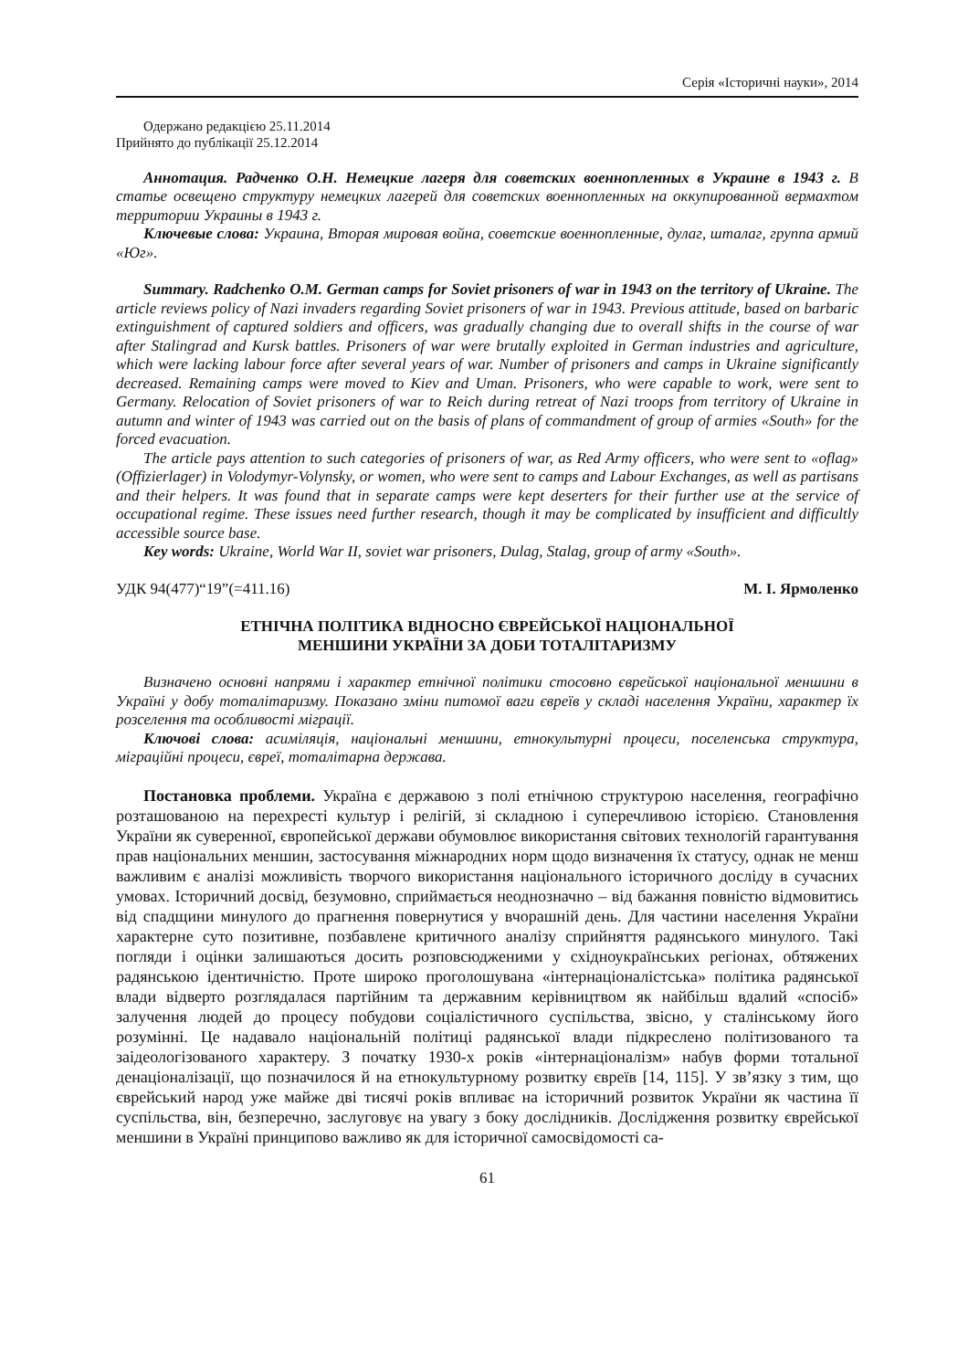Серія «Історичні науки», 2014
Одержано редакцією 25.11.2014
Прийнято до публікації 25.12.2014
Аннотация. Радченко О.Н. Немецкие лагеря для советских военнопленных в Украине в 1943 г. В статье освещено структуру немецких лагерей для советских военнопленных на оккупированной вермахтом территории Украины в 1943 г.
Ключевые слова: Украина, Вторая мировая война, советские военнопленные, дулаг, шталаг, группа армий «Юг».
Summary. Radchenko O.M. German camps for Soviet prisoners of war in 1943 on the territory of Ukraine. The article reviews policy of Nazi invaders regarding Soviet prisoners of war in 1943. Previous attitude, based on barbaric extinguishment of captured soldiers and officers, was gradually changing due to overall shifts in the course of war after Stalingrad and Kursk battles. Prisoners of war were brutally exploited in German industries and agriculture, which were lacking labour force after several years of war. Number of prisoners and camps in Ukraine significantly decreased. Remaining camps were moved to Kiev and Uman. Prisoners, who were capable to work, were sent to Germany. Relocation of Soviet prisoners of war to Reich during retreat of Nazi troops from territory of Ukraine in autumn and winter of 1943 was carried out on the basis of plans of commandment of group of armies «South» for the forced evacuation.
The article pays attention to such categories of prisoners of war, as Red Army officers, who were sent to «oflag» (Offizierlager) in Volodymyr-Volynsky, or women, who were sent to camps and Labour Exchanges, as well as partisans and their helpers. It was found that in separate camps were kept deserters for their further use at the service of occupational regime. These issues need further research, though it may be complicated by insufficient and difficultly accessible source base.
Key words: Ukraine, World War II, soviet war prisoners, Dulag, Stalag, group of army «South».
УДК 94(477)“19”(=411.16) М. І. Ярмоленко
ЕТНІЧНА ПОЛІТИКА ВІДНОСНО ЄВРЕЙСЬКОЇ НАЦІОНАЛЬНОЇ
МЕНШИНИ УКРАЇНИ ЗА ДОБИ ТОТАЛІТАРИЗМУ
Визначено основні напрями і характер етнічної політики стосовно єврейської національної меншини в Україні у добу тоталітаризму. Показано зміни питомої ваги євреїв у складі населення України, характер їх розселення та особливості міграції.
Ключові слова: асиміляція, національні меншини, етнокультурні процеси, поселенська структура, міграційні процеси, євреї, тоталітарна держава.
Постановка проблеми. Україна є державою з полі етнічною структурою населення, географічно розташованою на перехресті культур і релігій, зі складною і суперечливою історією. Становлення України як суверенної, європейської держави обумовлює використання світових технологій гарантування прав національних меншин, застосування міжнародних норм щодо визначення їх статусу, однак не менш важливим є аналізі можливість творчого використання національного історичного досліду в сучасних умовах. Історичний досвід, безумовно, сприймається неоднозначно – від бажання повністю відмовитись від спадщини минулого до прагнення повернутися у вчорашній день. Для частини населення України характерне суто позитивне, позбавлене критичного аналізу сприйняття радянського минулого. Такі погляди і оцінки залишаються досить розповсюдженими у східноукраїнських регіонах, обтяжених радянською ідентичністю. Проте широко проголошувана «інтернаціоналістська» політика радянської влади відверто розглядалася партійним та державним керівництвом як найбільш вдалий «спосіб» залучення людей до процесу побудови соціалістичного суспільства, звісно, у сталінському його розумінні. Це надавало національній політиці радянської влади підкреслено політизованого та заідеологізованого характеру. З початку 1930-х років «інтернаціоналізм» набув форми тотальної денаціоналізації, що позначилося й на етнокультурному розвитку євреїв [14, 115]. У зв’язку з тим, що єврейський народ уже майже дві тисячі років впливає на історичний розвиток України як частина її суспільства, він, безперечно, заслуговує на увагу з боку дослідників. Дослідження розвитку єврейської меншини в Україні принципово важливо як для історичної самосвідомості са-
61